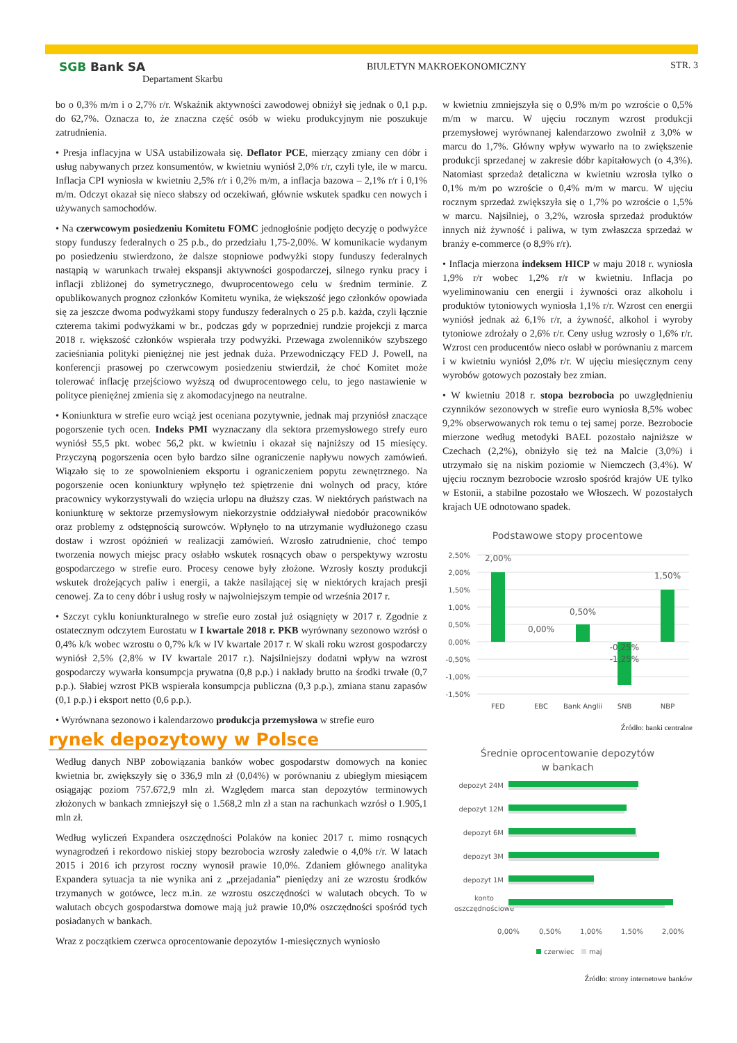SGB Bank SA
Departament Skarbu
BIULETYN MAKROEKONOMICZNY STR. 3
bo o 0,3% m/m i o 2,7% r/r. Wskaźnik aktywności zawodowej obniżył się jednak o 0,1 p.p. do 62,7%. Oznacza to, że znaczna część osób w wieku produkcyjnym nie poszukuje zatrudnienia.
• Presja inflacyjna w USA ustabilizowała się. Deflator PCE, mierzący zmiany cen dóbr i usług nabywanych przez konsumentów, w kwietniu wyniósł 2,0% r/r, czyli tyle, ile w marcu. Inflacja CPI wyniosła w kwietniu 2,5% r/r i 0,2% m/m, a inflacja bazowa – 2,1% r/r i 0,1% m/m. Odczyt okazał się nieco słabszy od oczekiwań, głównie wskutek spadku cen nowych i używanych samochodów.
• Na czerwcowym posiedzeniu Komitetu FOMC jednogłośnie podjęto decyzję o podwyżce stopy funduszy federalnych o 25 p.b., do przedziału 1,75-2,00%. W komunikacie wydanym po posiedzeniu stwierdzono, że dalsze stopniowe podwyżki stopy funduszy federalnych nastąpią w warunkach trwałej ekspansji aktywności gospodarczej, silnego rynku pracy i inflacji zbliżonej do symetrycznego, dwuprocentowego celu w średnim terminie. Z opublikowanych prognoz członków Komitetu wynika, że większość jego członków opowiada się za jeszcze dwoma podwyżkami stopy funduszy federalnych o 25 p.b. każda, czyli łącznie czterema takimi podwyżkami w br., podczas gdy w poprzedniej rundzie projekcji z marca 2018 r. większość członków wspierała trzy podwyżki. Przewaga zwolenników szybszego zacieśniania polityki pieniężnej nie jest jednak duża. Przewodniczący FED J. Powell, na konferencji prasowej po czerwcowym posiedzeniu stwierdził, że choć Komitet może tolerować inflację przejściowo wyższą od dwuprocentowego celu, to jego nastawienie w polityce pieniężnej zmienia się z akomodacyjnego na neutralne.
• Koniunktura w strefie euro wciąż jest oceniana pozytywnie, jednak maj przyniósł znaczące pogorszenie tych ocen. Indeks PMI wyznaczany dla sektora przemysłowego strefy euro wyniósł 55,5 pkt. wobec 56,2 pkt. w kwietniu i okazał się najniższy od 15 miesięcy. Przyczyną pogorszenia ocen było bardzo silne ograniczenie napływu nowych zamówień. Wiązało się to ze spowolnieniem eksportu i ograniczeniem popytu zewnętrznego. Na pogorszenie ocen koniunktury wpłynęło też spiętrzenie dni wolnych od pracy, które pracownicy wykorzystywali do wzięcia urlopu na dłuższy czas. W niektórych państwach na koniunkturę w sektorze przemysłowym niekorzystnie oddziaływał niedobór pracowników oraz problemy z odstępnością surowców. Wpłynęło to na utrzymanie wydłużonego czasu dostaw i wzrost opóźnień w realizacji zamówień. Wzrosło zatrudnienie, choć tempo tworzenia nowych miejsc pracy osłabło wskutek rosnących obaw o perspektywy wzrostu gospodarczego w strefie euro. Procesy cenowe były złożone. Wzrosły koszty produkcji wskutek drożejących paliw i energii, a także nasilającej się w niektórych krajach presji cenowej. Za to ceny dóbr i usług rosły w najwolniejszym tempie od września 2017 r.
• Szczyt cyklu koniunkturalnego w strefie euro został już osiągnięty w 2017 r. Zgodnie z ostatecznym odczytem Eurostatu w I kwartale 2018 r. PKB wyrównany sezonowo wzrósł o 0,4% k/k wobec wzrostu o 0,7% k/k w IV kwartale 2017 r. W skali roku wzrost gospodarczy wyniósł 2,5% (2,8% w IV kwartale 2017 r.). Najsilniejszy dodatni wpływ na wzrost gospodarczy wywarła konsumpcja prywatna (0,8 p.p.) i nakłady brutto na środki trwałe (0,7 p.p.). Słabiej wzrost PKB wspierała konsumpcja publiczna (0,3 p.p.), zmiana stanu zapasów (0,1 p.p.) i eksport netto (0,6 p.p.).
• Wyrównana sezonowo i kalendarzowo produkcja przemysłowa w strefie euro
rynek depozytowy w Polsce
Według danych NBP zobowiązania banków wobec gospodarstw domowych na koniec kwietnia br. zwiększyły się o 336,9 mln zł (0,04%) w porównaniu z ubiegłym miesiącem osiągając poziom 757.672,9 mln zł. Względem marca stan depozytów terminowych złożonych w bankach zmniejszył się o 1.568,2 mln zł a stan na rachunkach wzrósł o 1.905,1 mln zł.
Według wyliczeń Expandera oszczędności Polaków na koniec 2017 r. mimo rosnących wynagrodzeń i rekordowo niskiej stopy bezrobocia wzrosły zaledwie o 4,0% r/r. W latach 2015 i 2016 ich przyrost roczny wynosił prawie 10,0%. Zdaniem głównego analityka Expandera sytuacja ta nie wynika ani z „przejadania” pieniędzy ani ze wzrostu środków trzymanych w gotówce, lecz m.in. ze wzrostu oszczędności w walutach obcych. To w walutach obcych gospodarstwa domowe mają już prawie 10,0% oszczędności spośród tych posiadanych w bankach.
Wraz z początkiem czerwca oprocentowanie depozytów 1-miesięcznych wyniosło
w kwietniu zmniejszyła się o 0,9% m/m po wzroście o 0,5% m/m w marcu. W ujęciu rocznym wzrost produkcji przemysłowej wyrównanej kalendarzowo zwolnił z 3,0% w marcu do 1,7%. Główny wpływ wywarło na to zwiększenie produkcji sprzedanej w zakresie dóbr kapitałowych (o 4,3%). Natomiast sprzedaż detaliczna w kwietniu wzrosła tylko o 0,1% m/m po wzroście o 0,4% m/m w marcu. W ujęciu rocznym sprzedaż zwiększyła się o 1,7% po wzroście o 1,5% w marcu. Najsilniej, o 3,2%, wzrosła sprzedaż produktów innych niż żywność i paliwa, w tym zwłaszcza sprzedaż w branży e-commerce (o 8,9% r/r).
• Inflacja mierzona indeksem HICP w maju 2018 r. wyniosła 1,9% r/r wobec 1,2% r/r w kwietniu. Inflacja po wyeliminowaniu cen energii i żywności oraz alkoholu i produktów tytoniowych wyniosła 1,1% r/r. Wzrost cen energii wyniósł jednak aż 6,1% r/r, a żywność, alkohol i wyroby tytoniowe zdrożały o 2,6% r/r. Ceny usług wzrosły o 1,6% r/r. Wzrost cen producentów nieco osłabł w porównaniu z marcem i w kwietniu wyniósł 2,0% r/r. W ujęciu miesięcznym ceny wyrobów gotowych pozostały bez zmian.
• W kwietniu 2018 r. stopa bezrobocia po uwzględnieniu czynników sezonowych w strefie euro wyniosła 8,5% wobec 9,2% obserwowanych rok temu o tej samej porze. Bezrobocie mierzone według metodyki BAEL pozostało najniższe w Czechach (2,2%), obniżyło się też na Malcie (3,0%) i utrzymało się na niskim poziomie w Niemczech (3,4%). W ujęciu rocznym bezrobocie wzrosło spośród krajów UE tylko w Estonii, a stabilne pozostało we Włoszech. W pozostałych krajach UE odnotowano spadek.
Podstawowe stopy procentowe
2,50%
2,00%
1,50%
1,00%
0,50%
0,00%
-0,50%
-1,00%
-1,50%
2,00%
0,00%
0,50%
-0,25%
-1,25%
1,50%
FED
EBC
Bank Anglii
SNB
NBP
Źródło: banki centralne
Średnie oprocentowanie depozytów
w bankach
depozyt 24M
depozyt 12M
depozyt 6M
depozyt 3M
depozyt 1M
konto
oszczędnościowe
0,00%
0,50%
1,00%
1,50%
2,00%
czerwiec
maj
Źródło: strony internetowe banków